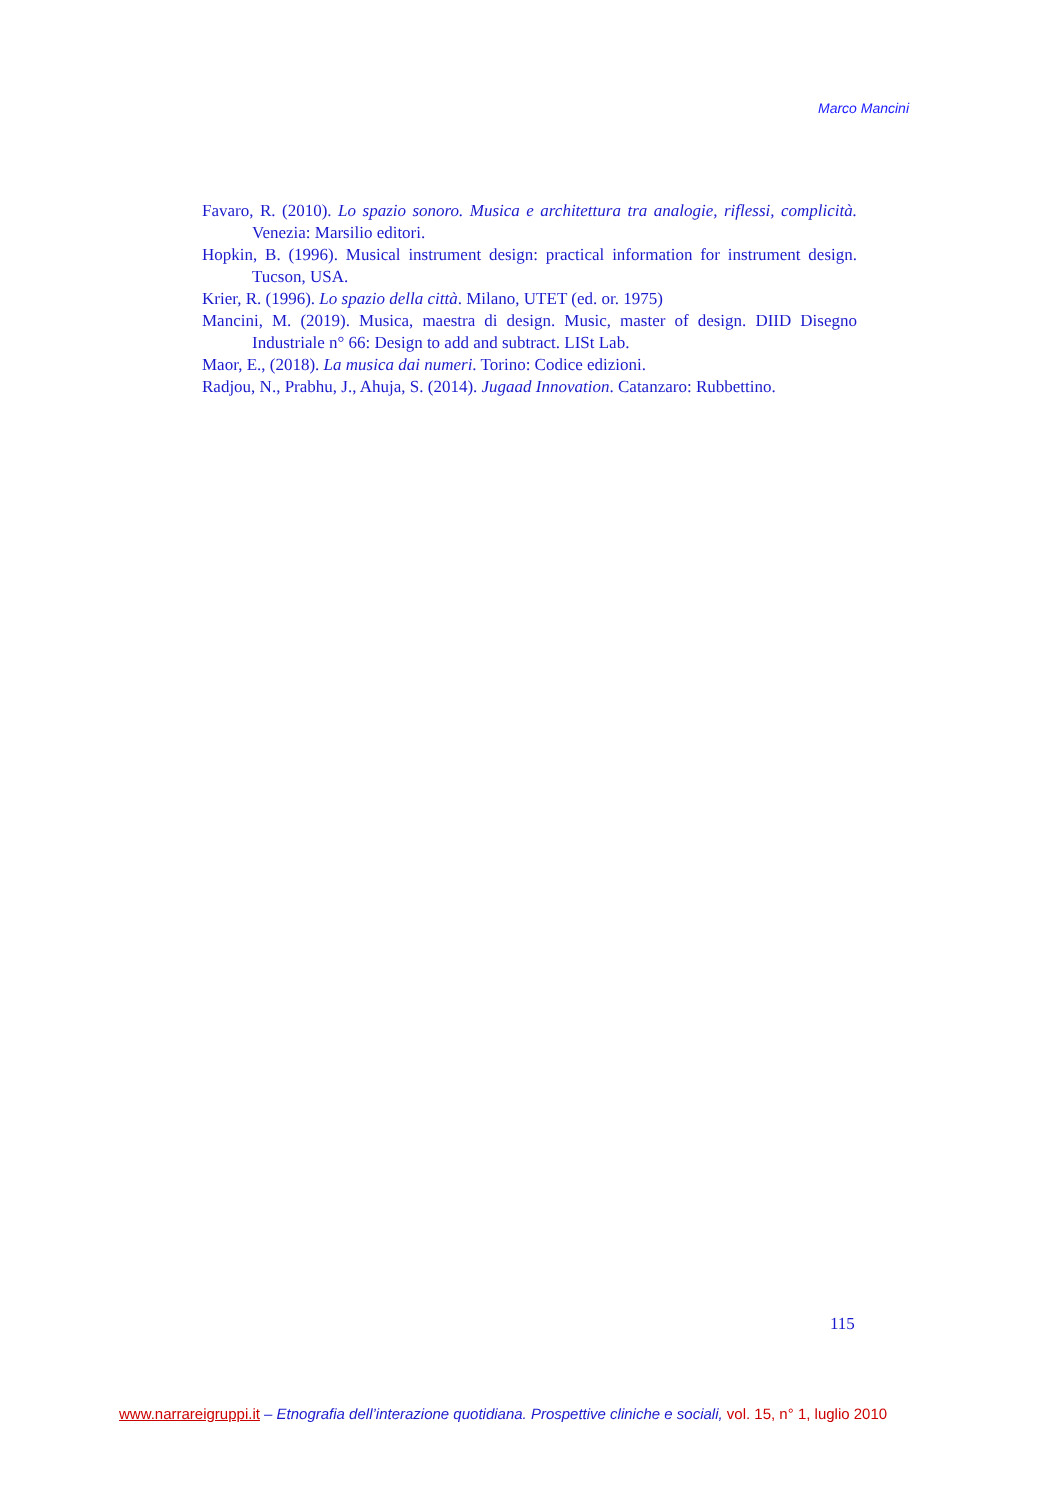Marco Mancini
Favaro, R. (2010). Lo spazio sonoro. Musica e architettura tra analogie, riflessi, complicità. Venezia: Marsilio editori.
Hopkin, B. (1996). Musical instrument design: practical information for instrument design. Tucson, USA.
Krier, R. (1996). Lo spazio della città. Milano, UTET (ed. or. 1975)
Mancini, M. (2019). Musica, maestra di design. Music, master of design. DIID Disegno Industriale n° 66: Design to add and subtract. LISt Lab.
Maor, E., (2018). La musica dai numeri. Torino: Codice edizioni.
Radjou, N., Prabhu, J., Ahuja, S. (2014). Jugaad Innovation. Catanzaro: Rubbettino.
115
www.narrareigruppi.it – Etnografia dell’interazione quotidiana. Prospettive cliniche e sociali, vol. 15, n° 1, luglio 2010